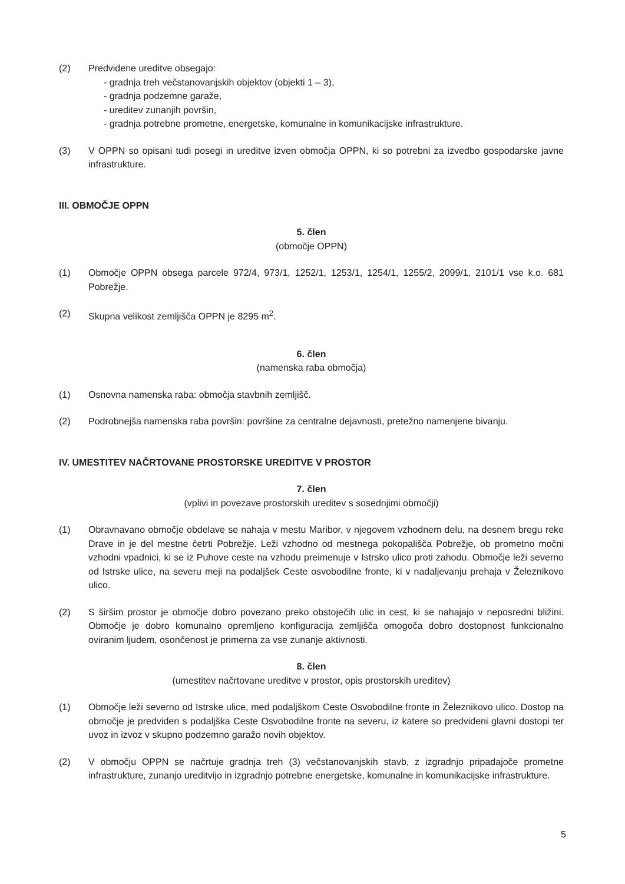(2) Predvidene ureditve obsegajo:
- gradnja treh večstanovanjskih objektov (objekti 1 – 3),
- gradnja podzemne garaže,
- ureditev zunanjih površin,
- gradnja potrebne prometne, energetske, komunalne in komunikacijske infrastrukture.
(3) V OPPN so opisani tudi posegi in ureditve izven območja OPPN, ki so potrebni za izvedbo gospodarske javne infrastrukture.
III. OBMOČJE OPPN
5. člen
(območje OPPN)
(1) Območje OPPN obsega parcele 972/4, 973/1, 1252/1, 1253/1, 1254/1, 1255/2, 2099/1, 2101/1 vse k.o. 681 Pobrežje.
(2) Skupna velikost zemljišča OPPN je 8295 m<sup>2</sup>.
6. člen
(namenska raba območja)
(1) Osnovna namenska raba: območja stavbnih zemljišč.
(2) Podrobnejša namenska raba površin: površine za centralne dejavnosti, pretežno namenjene bivanju.
IV. UMESTITEV NAČRTOVANE PROSTORSKE UREDITVE V PROSTOR
7. člen
(vplivi in povezave prostorskih ureditev s sosednjimi območji)
(1) Obravnavano območje obdelave se nahaja v mestu Maribor, v njegovem vzhodnem delu, na desnem bregu reke Drave in je del mestne četrti Pobrežje. Leži vzhodno od mestnega pokopališča Pobrežje, ob prometno močni vzhodni vpadnici, ki se iz Puhove ceste na vzhodu preimenuje v Istrsko ulico proti zahodu. Območje leži severno od Istrske ulice, na severu meji na podaljšek Ceste osvobodilne fronte, ki v nadaljevanju prehaja v Železnikovo ulico.
(2) S širšim prostor je območje dobro povezano preko obstoječih ulic in cest, ki se nahajajo v neposredni bližini. Območje je dobro komunalno opremljeno konfiguracija zemljišča omogoča dobro dostopnost funkcionalno oviranim ljudem, osončenost je primerna za vse zunanje aktivnosti.
8. člen
(umestitev načrtovane ureditve v prostor, opis prostorskih ureditev)
(1) Območje leži severno od Istrske ulice, med podaljškom Ceste Osvobodilne fronte in Železnikovo ulico. Dostop na območje je predviden s podaljška Ceste Osvobodilne fronte na severu, iz katere so predvideni glavni dostopi ter uvoz in izvoz v skupno podzemno garažo novih objektov.
(2) V območju OPPN se načrtuje gradnja treh (3) večstanovanjskih stavb, z izgradnjo pripadajoče prometne infrastrukture, zunanjo ureditvijo in izgradnjo potrebne energetske, komunalne in komunikacijske infrastrukture.
5